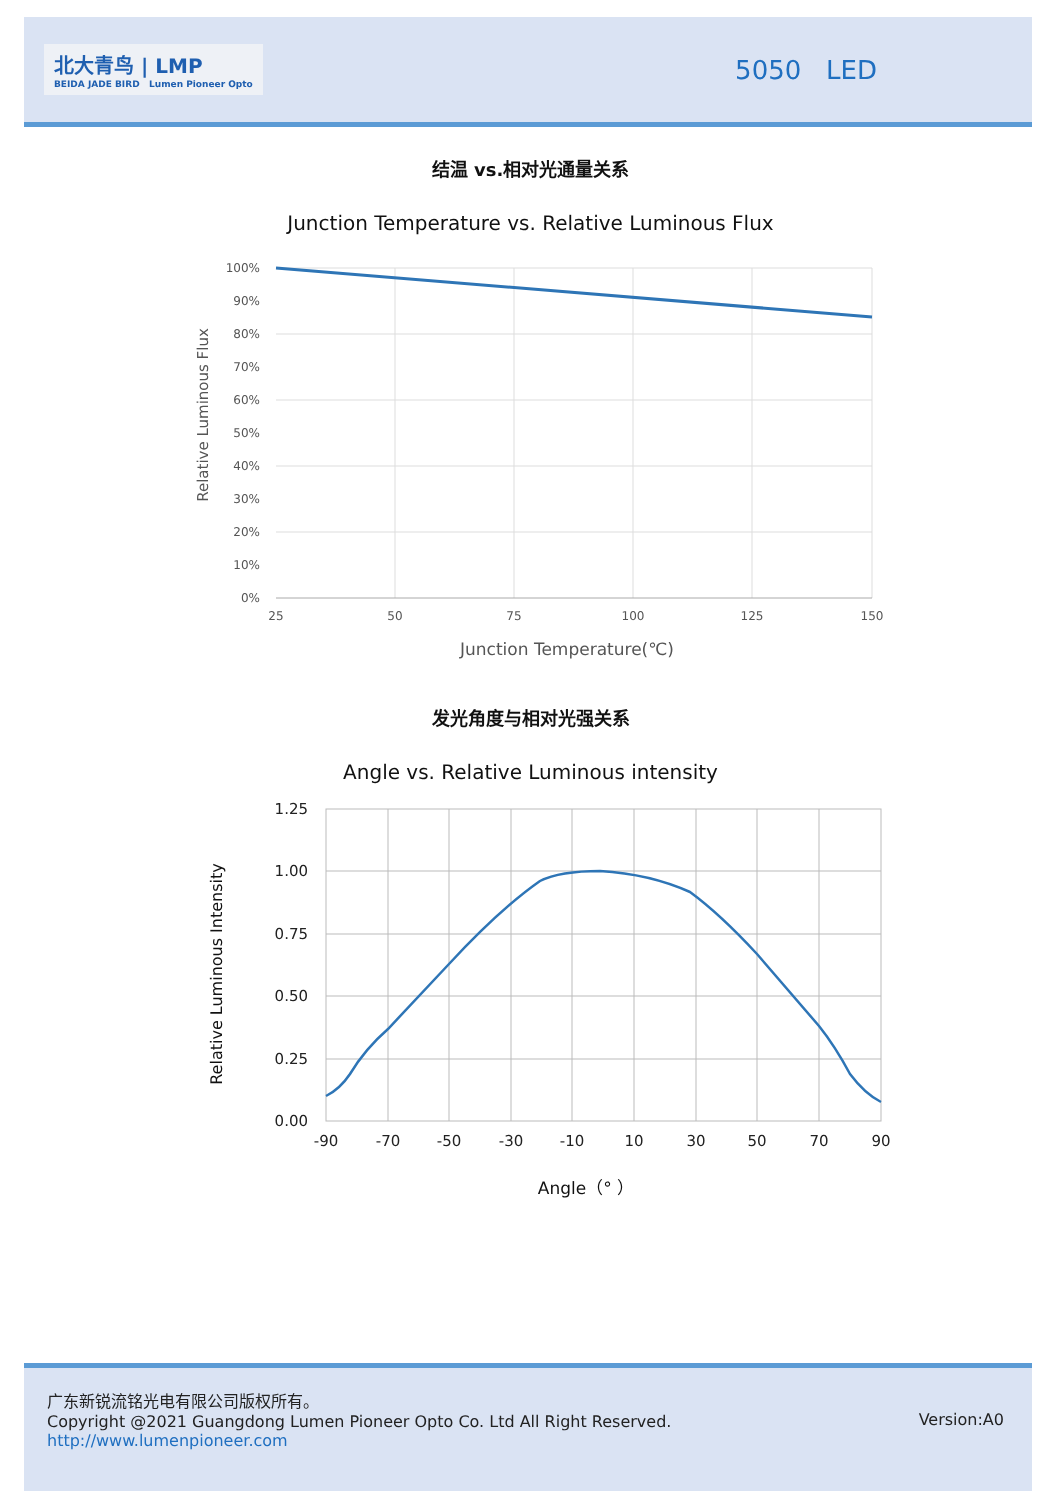北大青鸟 | LMP
BEIDA JADE BIRD Lumen Pioneer Opto
5050 LED
结温 vs.相对光通量关系
Junction Temperature vs. Relative Luminous Flux
Relative Luminous Flux
100%
90%
80%
70%
60%
50%
40%
30%
20%
10%
0%
25
50
75
100
125
150
Junction Temperature(℃)
发光角度与相对光强关系
Angle vs. Relative Luminous intensity
Relative Luminous Intensity
1.25
1.00
0.75
0.50
0.25
0.00
-90
-70
-50
-30
-10
10
30
50
70
90
Angle（° ）
广东新锐流铭光电有限公司版权所有。
Copyright @2021 Guangdong Lumen Pioneer Opto Co. Ltd All Right Reserved.
http://www.lumenpioneer.com
Version:A0